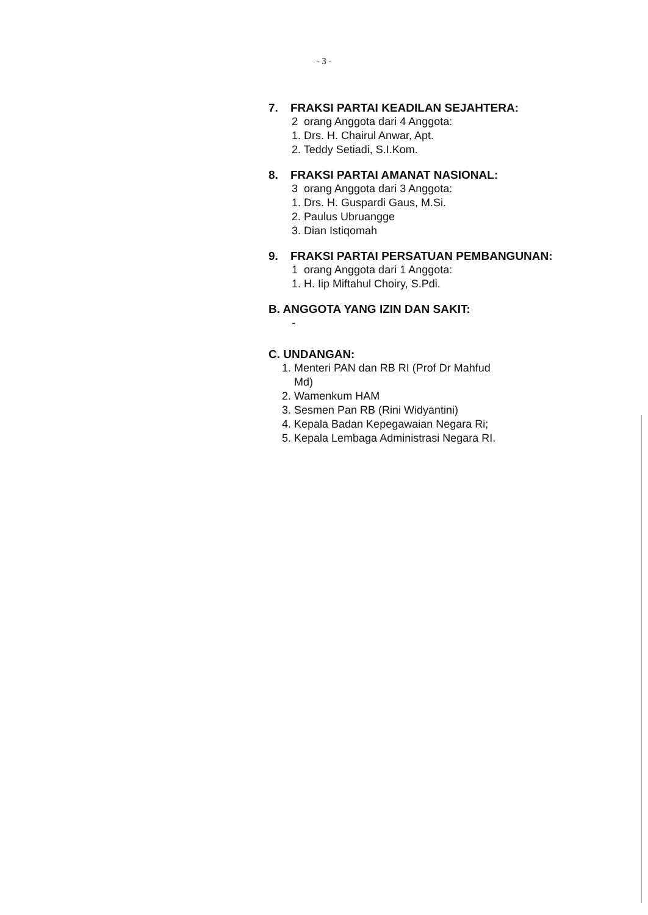- 3 -
7. FRAKSI PARTAI KEADILAN SEJAHTERA:
2 orang Anggota dari 4 Anggota:
1. Drs. H. Chairul Anwar, Apt.
2. Teddy Setiadi, S.I.Kom.
8. FRAKSI PARTAI AMANAT NASIONAL:
3 orang Anggota dari 3 Anggota:
1. Drs. H. Guspardi Gaus, M.Si.
2. Paulus Ubruangge
3. Dian Istiqomah
9. FRAKSI PARTAI PERSATUAN PEMBANGUNAN:
1 orang Anggota dari 1 Anggota:
1. H. Iip Miftahul Choiry, S.Pdi.
B. ANGGOTA YANG IZIN DAN SAKIT:
-
C. UNDANGAN:
1. Menteri PAN dan RB RI (Prof Dr Mahfud
Md)
2. Wamenkum HAM
3. Sesmen Pan RB (Rini Widyantini)
4. Kepala Badan Kepegawaian Negara Ri;
5. Kepala Lembaga Administrasi Negara RI.